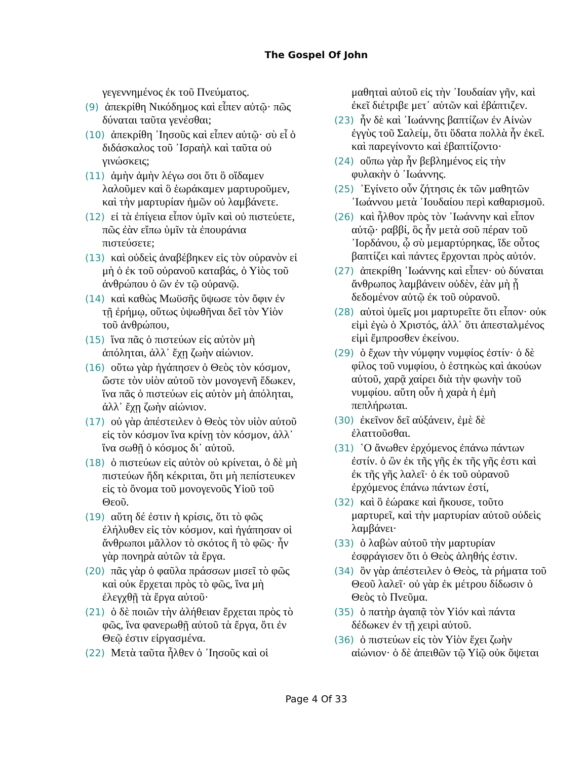The Gospel Of John
γεγεννημένος ἐκ τοῦ Πνεύματος.
(9) ἀπεκρίθη Νικόδημος καὶ εἶπεν αὐτῷ· πῶς δύναται ταῦτα γενέσθαι;
(10) ἀπεκρίθη ᾿Ιησοῦς καὶ εἶπεν αὐτῷ· σὺ εἶ ὁ διδάσκαλος τοῦ ᾿Ισραὴλ καὶ ταῦτα οὐ γινώσκεις;
(11) ἀμὴν ἀμὴν λέγω σοι ὅτι ὃ οἴδαμεν λαλοῦμεν καὶ ὃ ἑωράκαμεν μαρτυροῦμεν, καὶ τὴν μαρτυρίαν ἡμῶν οὐ λαμβάνετε.
(12) εἰ τὰ ἐπίγεια εἶπον ὑμῖν καὶ οὐ πιστεύετε, πῶς ἐὰν εἴπω ὑμῖν τὰ ἐπουράνια πιστεύσετε;
(13) καὶ οὐδεὶς ἀναβέβηκεν εἰς τὸν οὐρανὸν εἰ μὴ ὁ ἐκ τοῦ οὐρανοῦ καταβάς, ὁ Υἱὸς τοῦ ἀνθρώπου ὁ ὢν ἐν τῷ οὐρανῷ.
(14) καὶ καθὼς Μωϋσῆς ὕψωσε τὸν ὄφιν ἐν τῇ ἐρήμῳ, οὕτως ὑψωθῆναι δεῖ τὸν Υἱὸν τοῦ ἀνθρώπου,
(15) ἵνα πᾶς ὁ πιστεύων εἰς αὐτὸν μὴ ἀπόληται, ἀλλ᾿ ἔχῃ ζωὴν αἰώνιον.
(16) οὕτω γὰρ ἠγάπησεν ὁ Θεὸς τὸν κόσμον, ὥστε τὸν υἱὸν αὐτοῦ τὸν μονογενῆ ἔδωκεν, ἵνα πᾶς ὁ πιστεύων εἰς αὐτὸν μὴ ἀπόληται, ἀλλ᾿ ἔχῃ ζωὴν αἰώνιον.
(17) οὐ γὰρ ἀπέστειλεν ὁ Θεὸς τὸν υἱὸν αὐτοῦ εἰς τὸν κόσμον ἵνα κρίνῃ τὸν κόσμον, ἀλλ᾿ ἵνα σωθῇ ὁ κόσμος δι᾿ αὐτοῦ.
(18) ὁ πιστεύων εἰς αὐτὸν οὐ κρίνεται, ὁ δὲ μὴ πιστεύων ἤδη κέκριται, ὅτι μὴ πεπίστευκεν εἰς τὸ ὄνομα τοῦ μονογενοῦς Υἱοῦ τοῦ Θεοῦ.
(19) αὕτη δέ ἐστιν ἡ κρίσις, ὅτι τὸ φῶς ἐλήλυθεν εἰς τὸν κόσμον, καὶ ἠγάπησαν οἱ ἄνθρωποι μᾶλλον τὸ σκότος ἢ τὸ φῶς· ἦν γὰρ πονηρὰ αὐτῶν τὰ ἔργα.
(20) πᾶς γὰρ ὁ φαῦλα πράσσων μισεῖ τὸ φῶς καὶ οὐκ ἔρχεται πρὸς τὸ φῶς, ἵνα μὴ ἐλεγχθῇ τὰ ἔργα αὐτοῦ·
(21) ὁ δὲ ποιῶν τὴν ἀλήθειαν ἔρχεται πρὸς τὸ φῶς, ἵνα φανερωθῇ αὐτοῦ τὰ ἔργα, ὅτι ἐν Θεῷ ἐστιν εἰργασμένα.
(22) Μετὰ ταῦτα ἦλθεν ὁ ᾿Ιησοῦς καὶ οἱ
μαθηταὶ αὐτοῦ εἰς τὴν ᾿Ιουδαίαν γῆν, καὶ ἐκεῖ διέτριβε μετ᾿ αὐτῶν καὶ ἐβάπτιζεν.
(23) ἦν δὲ καὶ ᾿Ιωάννης βαπτίζων ἐν Αἰνὼν ἐγγὺς τοῦ Σαλείμ, ὅτι ὕδατα πολλὰ ἦν ἐκεῖ. καὶ παρεγίνοντο καὶ ἐβαπτίζοντο·
(24) οὔπω γὰρ ἦν βεβλημένος εἰς τὴν φυλακὴν ὁ ᾿Ιωάννης.
(25) ᾿Εγίνετο οὖν ζήτησις ἐκ τῶν μαθητῶν ᾿Ιωάννου μετὰ ᾿Ιουδαίου περὶ καθαρισμοῦ.
(26) καὶ ἦλθον πρὸς τὸν ᾿Ιωάννην καὶ εἶπον αὐτῷ· ραββί, ὃς ἦν μετὰ σοῦ πέραν τοῦ ᾿Ιορδάνου, ᾧ σὺ μεμαρτύρηκας, ἴδε οὗτος βαπτίζει καὶ πάντες ἔρχονται πρὸς αὐτόν.
(27) ἀπεκρίθη ᾿Ιωάννης καὶ εἶπεν· οὐ δύναται ἄνθρωπος λαμβάνειν οὐδὲν, ἐὰν μὴ ᾖ δεδομένον αὐτῷ ἐκ τοῦ οὐρανοῦ.
(28) αὐτοὶ ὑμεῖς μοι μαρτυρεῖτε ὅτι εἶπον· οὐκ εἰμὶ ἐγὼ ὁ Χριστός, ἀλλ᾿ ὅτι ἀπεσταλμένος εἰμὶ ἔμπροσθεν ἐκείνου.
(29) ὁ ἔχων τὴν νύμφην νυμφίος ἐστίν· ὁ δὲ φίλος τοῦ νυμφίου, ὁ ἑστηκὼς καὶ ἀκούων αὐτοῦ, χαρᾷ χαίρει διὰ τὴν φωνὴν τοῦ νυμφίου. αὕτη οὖν ἡ χαρὰ ἡ ἐμὴ πεπλήρωται.
(30) ἐκεῖνον δεῖ αὐξάνειν, ἐμὲ δὲ ἐλαττοῦσθαι.
(31) ῾Ο ἄνωθεν ἐρχόμενος ἐπάνω πάντων ἐστίν. ὁ ὢν ἐκ τῆς γῆς ἐκ τῆς γῆς ἐστι καὶ ἐκ τῆς γῆς λαλεῖ· ὁ ἐκ τοῦ οὐρανοῦ ἐρχόμενος ἐπάνω πάντων ἐστί,
(32) καὶ ὃ ἑώρακε καὶ ἤκουσε, τοῦτο μαρτυρεῖ, καὶ τὴν μαρτυρίαν αὐτοῦ οὐδεὶς λαμβάνει·
(33) ὁ λαβὼν αὐτοῦ τὴν μαρτυρίαν ἐσφράγισεν ὅτι ὁ Θεὸς ἀληθής ἐστιν.
(34) ὃν γὰρ ἀπέστειλεν ὁ Θεὸς, τὰ ρήματα τοῦ Θεοῦ λαλεῖ· οὐ γὰρ ἐκ μέτρου δίδωσιν ὁ Θεὸς τὸ Πνεῦμα.
(35) ὁ πατὴρ ἀγαπᾷ τὸν Υἱόν καὶ πάντα δέδωκεν ἐν τῇ χειρὶ αὐτοῦ.
(36) ὁ πιστεύων εἰς τὸν Υἱὸν ἔχει ζωὴν αἰώνιον· ὁ δὲ ἀπειθῶν τῷ Υἱῷ οὐκ ὄψεται
Page 4 Of 33